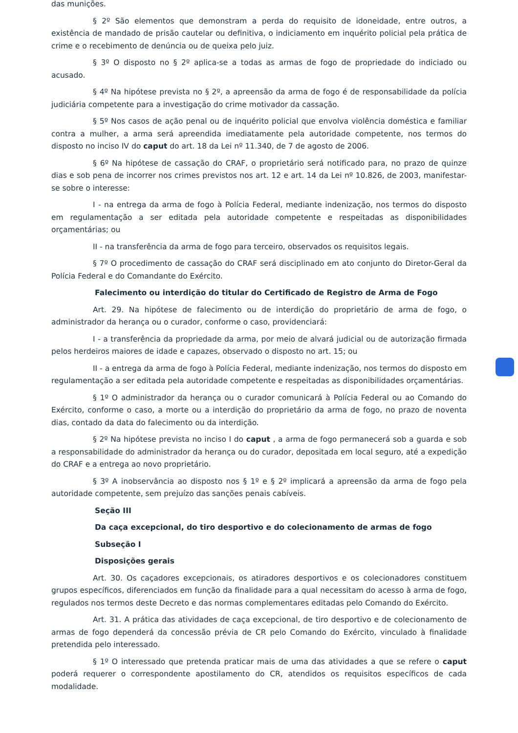das munições.
§ 2º São elementos que demonstram a perda do requisito de idoneidade, entre outros, a existência de mandado de prisão cautelar ou definitiva, o indiciamento em inquérito policial pela prática de crime e o recebimento de denúncia ou de queixa pelo juiz.
§ 3º O disposto no § 2º aplica-se a todas as armas de fogo de propriedade do indiciado ou acusado.
§ 4º Na hipótese prevista no § 2º, a apreensão da arma de fogo é de responsabilidade da polícia judiciária competente para a investigação do crime motivador da cassação.
§ 5º Nos casos de ação penal ou de inquérito policial que envolva violência doméstica e familiar contra a mulher, a arma será apreendida imediatamente pela autoridade competente, nos termos do disposto no inciso IV do caput do art. 18 da Lei nº 11.340, de 7 de agosto de 2006.
§ 6º Na hipótese de cassação do CRAF, o proprietário será notificado para, no prazo de quinze dias e sob pena de incorrer nos crimes previstos nos art. 12 e art. 14 da Lei nº 10.826, de 2003, manifestar-se sobre o interesse:
I - na entrega da arma de fogo à Polícia Federal, mediante indenização, nos termos do disposto em regulamentação a ser editada pela autoridade competente e respeitadas as disponibilidades orçamentárias; ou
II - na transferência da arma de fogo para terceiro, observados os requisitos legais.
§ 7º O procedimento de cassação do CRAF será disciplinado em ato conjunto do Diretor-Geral da Polícia Federal e do Comandante do Exército.
Falecimento ou interdição do titular do Certificado de Registro de Arma de Fogo
Art. 29. Na hipótese de falecimento ou de interdição do proprietário de arma de fogo, o administrador da herança ou o curador, conforme o caso, providenciará:
I - a transferência da propriedade da arma, por meio de alvará judicial ou de autorização firmada pelos herdeiros maiores de idade e capazes, observado o disposto no art. 15; ou
II - a entrega da arma de fogo à Polícia Federal, mediante indenização, nos termos do disposto em regulamentação a ser editada pela autoridade competente e respeitadas as disponibilidades orçamentárias.
§ 1º O administrador da herança ou o curador comunicará à Polícia Federal ou ao Comando do Exército, conforme o caso, a morte ou a interdição do proprietário da arma de fogo, no prazo de noventa dias, contado da data do falecimento ou da interdição.
§ 2º Na hipótese prevista no inciso I do caput , a arma de fogo permanecerá sob a guarda e sob a responsabilidade do administrador da herança ou do curador, depositada em local seguro, até a expedição do CRAF e a entrega ao novo proprietário.
§ 3º A inobservância ao disposto nos § 1º e § 2º implicará a apreensão da arma de fogo pela autoridade competente, sem prejuízo das sanções penais cabíveis.
Seção III
Da caça excepcional, do tiro desportivo e do colecionamento de armas de fogo
Subseção I
Disposições gerais
Art. 30. Os caçadores excepcionais, os atiradores desportivos e os colecionadores constituem grupos específicos, diferenciados em função da finalidade para a qual necessitam do acesso à arma de fogo, regulados nos termos deste Decreto e das normas complementares editadas pelo Comando do Exército.
Art. 31. A prática das atividades de caça excepcional, de tiro desportivo e de colecionamento de armas de fogo dependerá da concessão prévia de CR pelo Comando do Exército, vinculado à finalidade pretendida pelo interessado.
§ 1º O interessado que pretenda praticar mais de uma das atividades a que se refere o caput poderá requerer o correspondente apostilamento do CR, atendidos os requisitos específicos de cada modalidade.